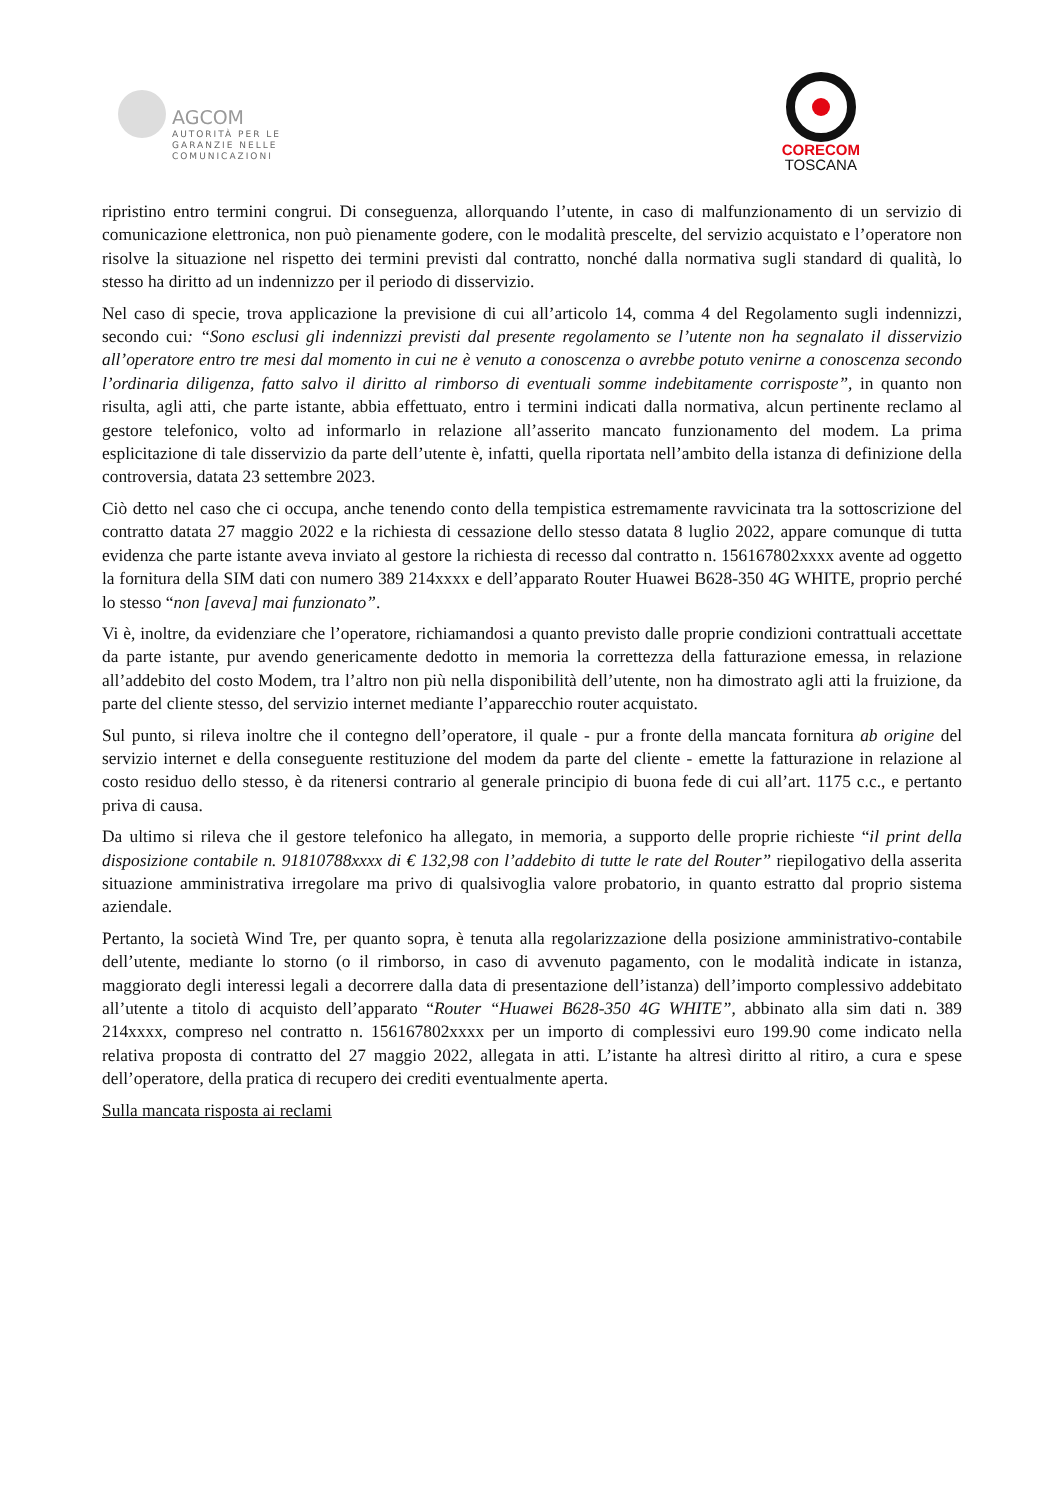AGCOM
AUTORITÀ PER LE
GARANZIE NELLE
COMUNICAZIONI
CORECOM
TOSCANA
ripristino entro termini congrui. Di conseguenza, allorquando l’utente, in caso di malfunzionamento di un servizio di comunicazione elettronica, non può pienamente godere, con le modalità prescelte, del servizio acquistato e l’operatore non risolve la situazione nel rispetto dei termini previsti dal contratto, nonché dalla normativa sugli standard di qualità, lo stesso ha diritto ad un indennizzo per il periodo di disservizio.
Nel caso di specie, trova applicazione la previsione di cui all’articolo 14, comma 4 del Regolamento sugli indennizzi, secondo cui: “Sono esclusi gli indennizzi previsti dal presente regolamento se l’utente non ha segnalato il disservizio all’operatore entro tre mesi dal momento in cui ne è venuto a conoscenza o avrebbe potuto venirne a conoscenza secondo l’ordinaria diligenza, fatto salvo il diritto al rimborso di eventuali somme indebitamente corrisposte”, in quanto non risulta, agli atti, che parte istante, abbia effettuato, entro i termini indicati dalla normativa, alcun pertinente reclamo al gestore telefonico, volto ad informarlo in relazione all’asserito mancato funzionamento del modem. La prima esplicitazione di tale disservizio da parte dell’utente è, infatti, quella riportata nell’ambito della istanza di definizione della controversia, datata 23 settembre 2023.
Ciò detto nel caso che ci occupa, anche tenendo conto della tempistica estremamente ravvicinata tra la sottoscrizione del contratto datata 27 maggio 2022 e la richiesta di cessazione dello stesso datata 8 luglio 2022, appare comunque di tutta evidenza che parte istante aveva inviato al gestore la richiesta di recesso dal contratto n. 156167802xxxx avente ad oggetto la fornitura della SIM dati con numero 389 214xxxx e dell’apparato Router Huawei B628-350 4G WHITE, proprio perché lo stesso “non [aveva] mai funzionato”.
Vi è, inoltre, da evidenziare che l’operatore, richiamandosi a quanto previsto dalle proprie condizioni contrattuali accettate da parte istante, pur avendo genericamente dedotto in memoria la correttezza della fatturazione emessa, in relazione all’addebito del costo Modem, tra l’altro non più nella disponibilità dell’utente, non ha dimostrato agli atti la fruizione, da parte del cliente stesso, del servizio internet mediante l’apparecchio router acquistato.
Sul punto, si rileva inoltre che il contegno dell’operatore, il quale - pur a fronte della mancata fornitura ab origine del servizio internet e della conseguente restituzione del modem da parte del cliente - emette la fatturazione in relazione al costo residuo dello stesso, è da ritenersi contrario al generale principio di buona fede di cui all’art. 1175 c.c., e pertanto priva di causa.
Da ultimo si rileva che il gestore telefonico ha allegato, in memoria, a supporto delle proprie richieste “il print della disposizione contabile n. 91810788xxxx di € 132,98 con l’addebito di tutte le rate del Router” riepilogativo della asserita situazione amministrativa irregolare ma privo di qualsivoglia valore probatorio, in quanto estratto dal proprio sistema aziendale.
Pertanto, la società Wind Tre, per quanto sopra, è tenuta alla regolarizzazione della posizione amministrativo-contabile dell’utente, mediante lo storno (o il rimborso, in caso di avvenuto pagamento, con le modalità indicate in istanza, maggiorato degli interessi legali a decorrere dalla data di presentazione dell’istanza) dell’importo complessivo addebitato all’utente a titolo di acquisto dell’apparato “Router “Huawei B628-350 4G WHITE”, abbinato alla sim dati n. 389 214xxxx, compreso nel contratto n. 156167802xxxx per un importo di complessivi euro 199.90 come indicato nella relativa proposta di contratto del 27 maggio 2022, allegata in atti. L’istante ha altresì diritto al ritiro, a cura e spese dell’operatore, della pratica di recupero dei crediti eventualmente aperta.
Sulla mancata risposta ai reclami